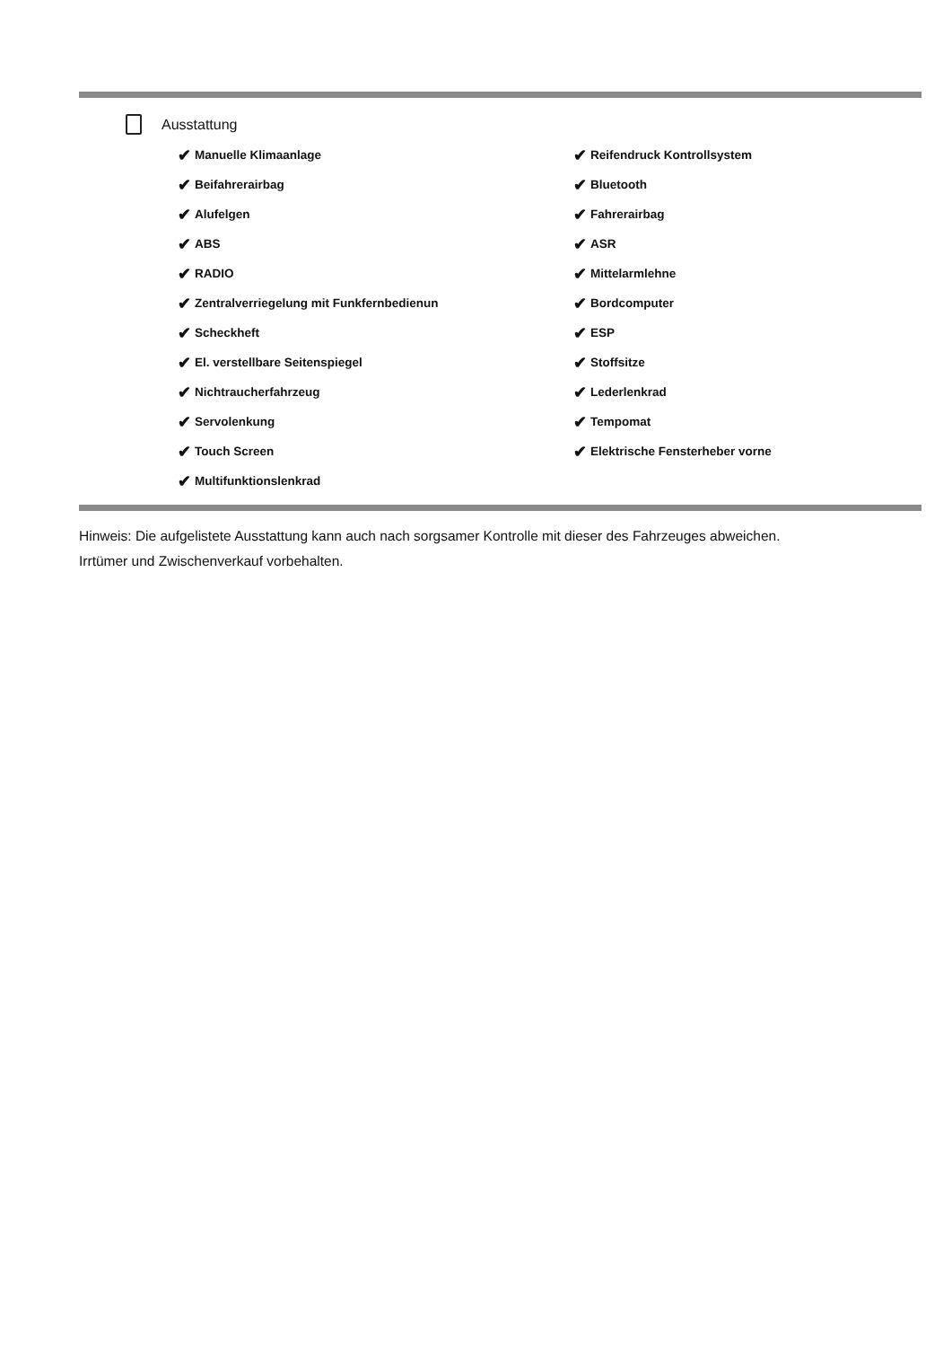Ausstattung
✔ Manuelle Klimaanlage
✔ Beifahrerairbag
✔ Alufelgen
✔ ABS
✔ RADIO
✔ Zentralverriegelung mit Funkfernbedienun
✔ Scheckheft
✔ El. verstellbare Seitenspiegel
✔ Nichtraucherfahrzeug
✔ Servolenkung
✔ Touch Screen
✔ Multifunktionslenkrad
✔ Reifendruck Kontrollsystem
✔ Bluetooth
✔ Fahrerairbag
✔ ASR
✔ Mittelarmlehne
✔ Bordcomputer
✔ ESP
✔ Stoffsitze
✔ Lederlenkrad
✔ Tempomat
✔ Elektrische Fensterheber vorne
Hinweis: Die aufgelistete Ausstattung kann auch nach sorgsamer Kontrolle mit dieser des Fahrzeuges abweichen. Irrtümer und Zwischenverkauf vorbehalten.